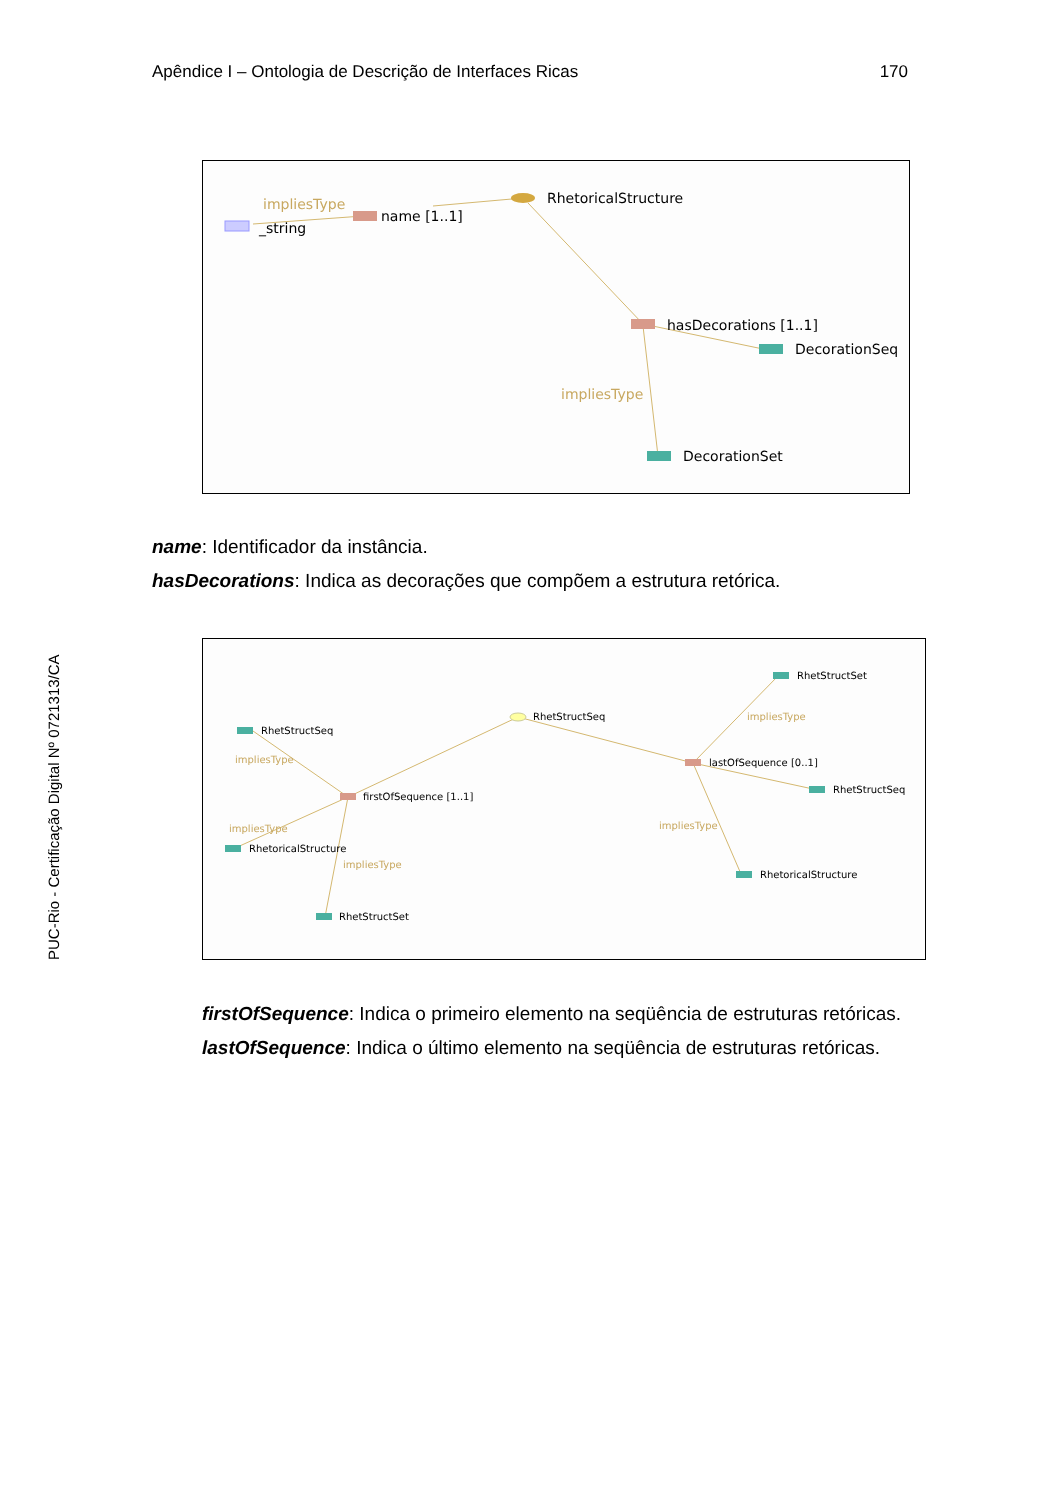Apêndice I – Ontologia de Descrição de Interfaces Ricas 170
PUC-Rio - Certificação Digital Nº 0721313/CA
name [1..1]
_string
impliesType
RhetoricalStructure
hasDecorations [1..1]
DecorationSeq
impliesType
DecorationSet
name: Identificador da instância.
hasDecorations: Indica as decorações que compõem a estrutura retórica.
RhetStructSeq
RhetStructSeq
impliesType
firstOfSequence [1..1]
impliesType
RhetoricalStructure
impliesType
RhetStructSet
RhetStructSet
impliesType
lastOfSequence [0..1]
RhetStructSeq
impliesType
RhetoricalStructure
firstOfSequence: Indica o primeiro elemento na seqüência de estruturas retóricas.
lastOfSequence: Indica o último elemento na seqüência de estruturas retóricas.